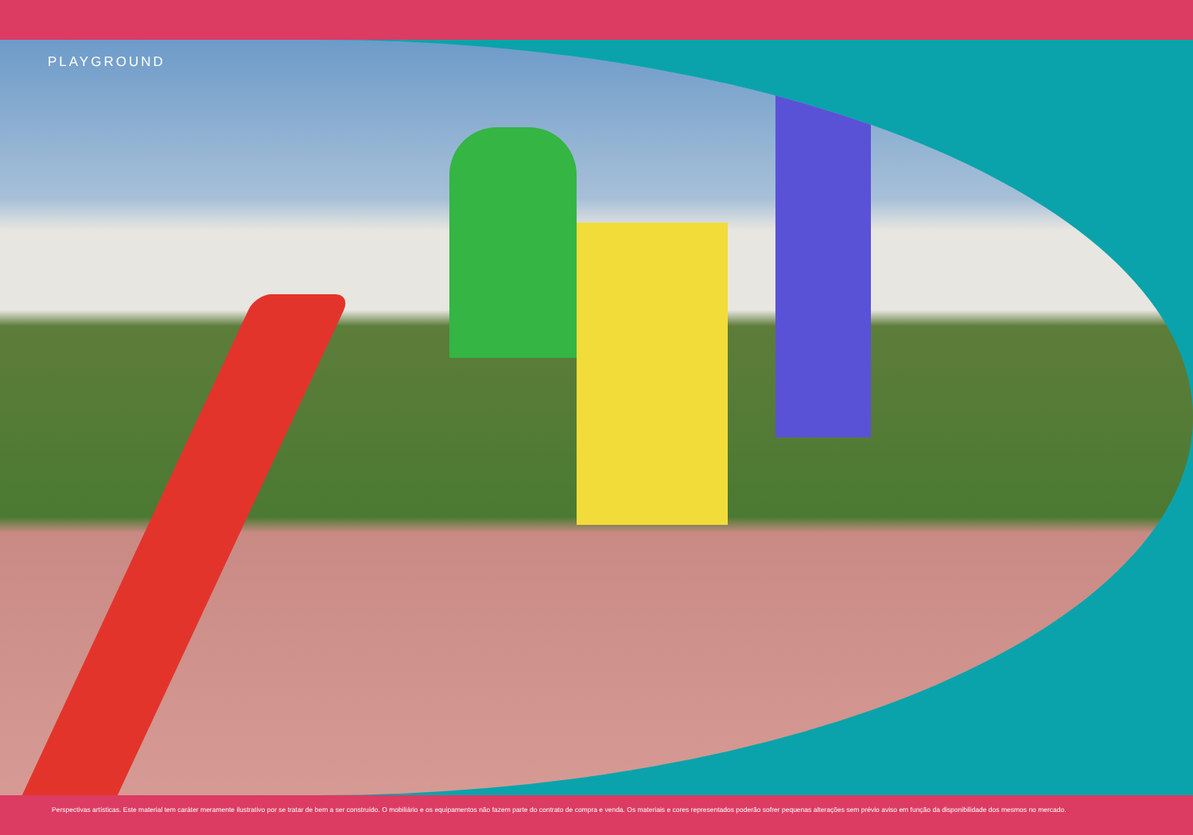PLAYGROUND
Perspectivas artísticas. Este material tem caráter meramente ilustrativo por se tratar de bem a ser construído. O mobiliário e os equipamentos não fazem parte do contrato de compra e venda. Os materiais e cores representados poderão sofrer pequenas alterações sem prévio aviso em função da disponibilidade dos mesmos no mercado.